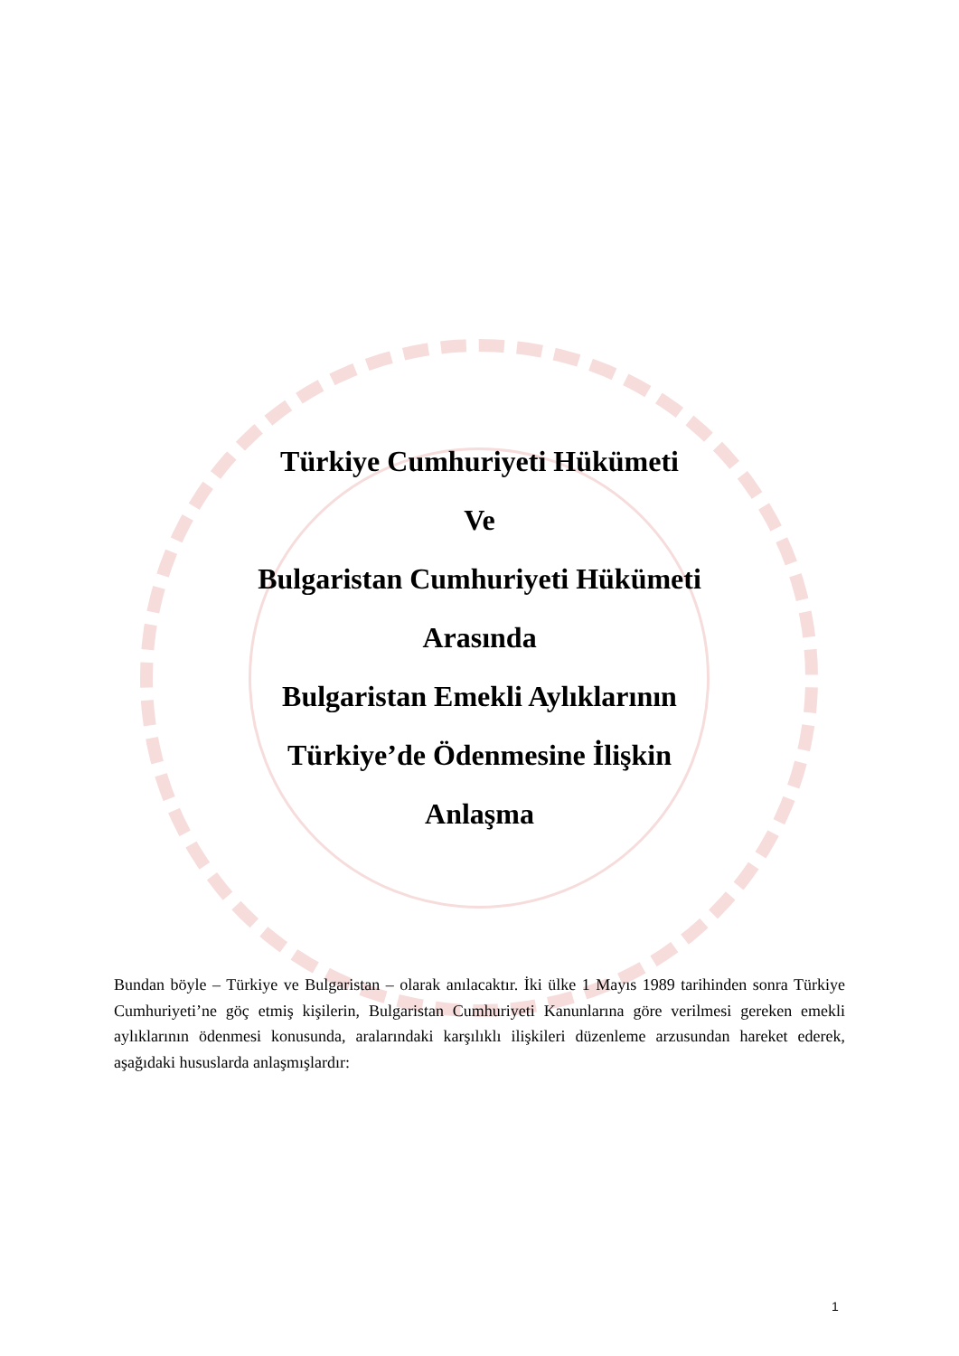Türkiye Cumhuriyeti Hükümeti
Ve
Bulgaristan Cumhuriyeti Hükümeti
Arasında
Bulgaristan Emekli Aylıklarının
Türkiye’de Ödenmesine İlişkin
Anlaşma
Bundan böyle – Türkiye ve Bulgaristan – olarak anılacaktır. İki ülke 1 Mayıs 1989 tarihinden sonra Türkiye Cumhuriyeti’ne göç etmiş kişilerin, Bulgaristan Cumhuriyeti Kanunlarına göre verilmesi gereken emekli aylıklarının ödenmesi konusunda, aralarındaki karşılıklı ilişkileri düzenleme arzusundan hareket ederek, aşağıdaki hususlarda anlaşmışlardır:
1